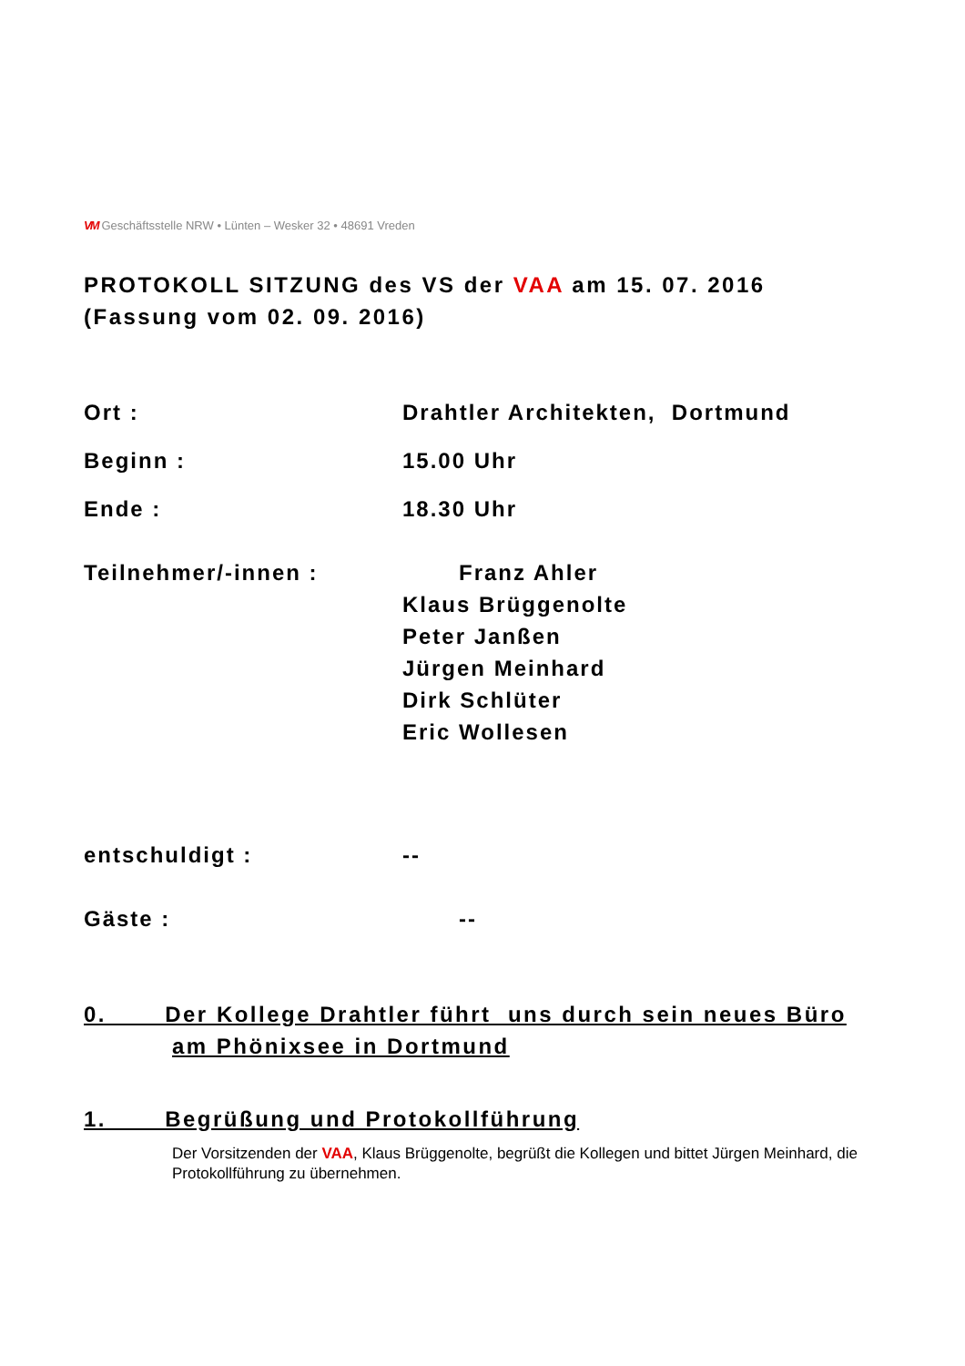VM Geschäftsstelle NRW • Lünten – Wesker 32 • 48691 Vreden
PROTOKOLL SITZUNG des VS der VAA am 15. 07. 2016
(Fassung vom 02. 09. 2016)
Ort : Drahtler Architekten, Dortmund
Beginn : 15.00 Uhr
Ende : 18.30 Uhr
Teilnehmer/-innen : Franz Ahler
Klaus Brüggenolte
Peter Janßen
Jürgen Meinhard
Dirk Schlüter
Eric Wollesen
entschuldigt : --
Gäste : --
0. Der Kollege Drahtler führt uns durch sein neues Büro
am Phönixsee in Dortmund
1. Begrüßung und Protokollführung
Der Vorsitzenden der VAA, Klaus Brüggenolte, begrüßt die Kollegen und bittet Jürgen Meinhard, die Protokollführung zu übernehmen.